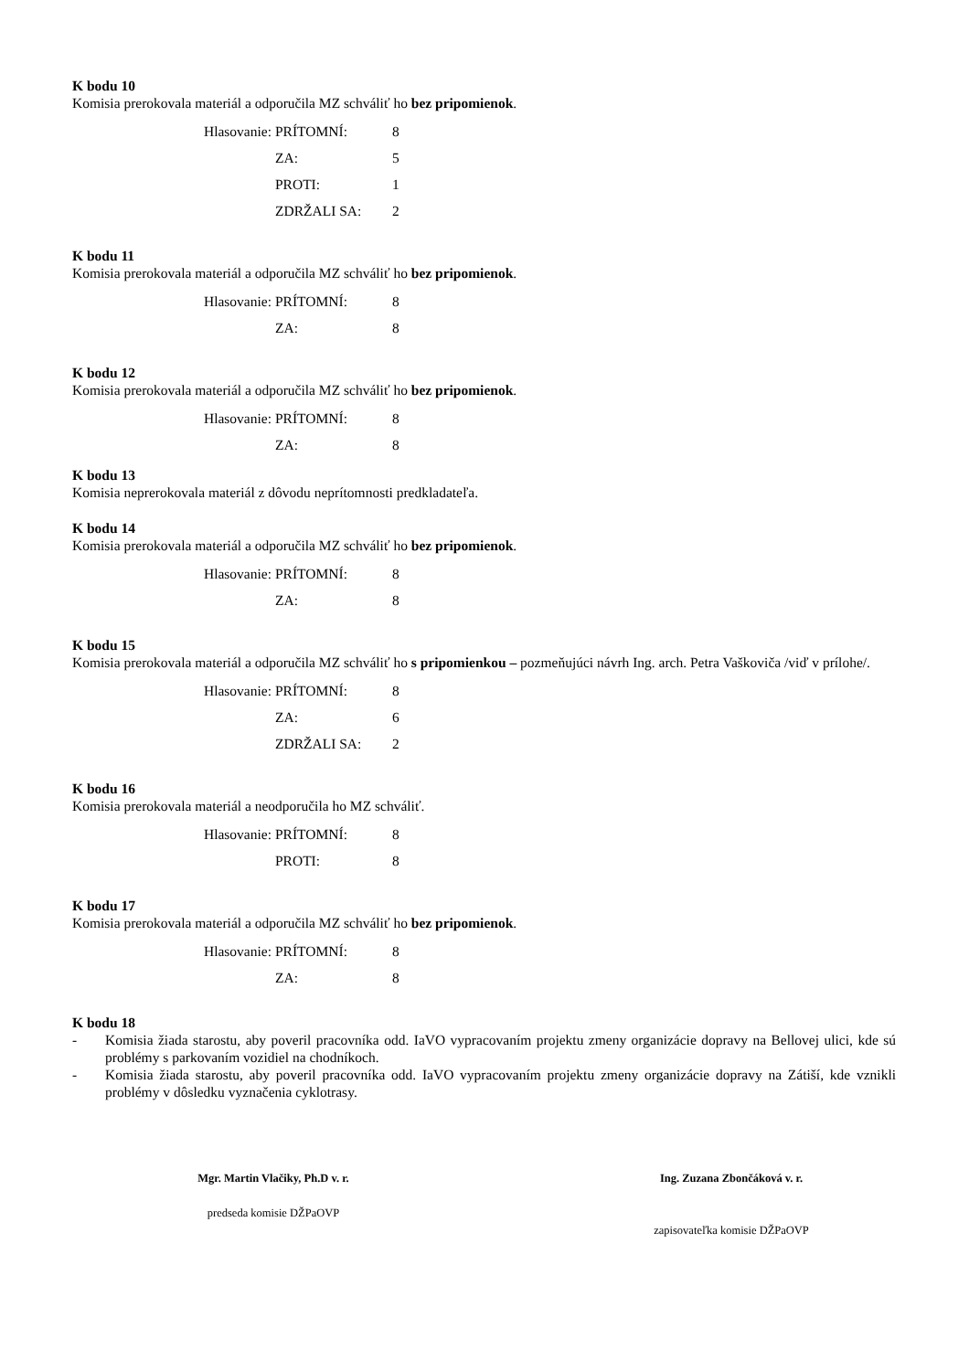K bodu 10
Komisia prerokovala materiál a odporučila MZ schváliť ho bez pripomienok.
| Hlasovanie: | PRÍTOMNÍ: | 8 |
| | ZA: | 5 |
| | PROTI: | 1 |
| | ZDRŽALI SA: | 2 |
K bodu 11
Komisia prerokovala materiál a odporučila MZ schváliť ho bez pripomienok.
| Hlasovanie: | PRÍTOMNÍ: | 8 |
| | ZA: | 8 |
K bodu 12
Komisia prerokovala materiál a odporučila MZ schváliť ho bez pripomienok.
| Hlasovanie: | PRÍTOMNÍ: | 8 |
| | ZA: | 8 |
K bodu 13
Komisia neprerokovala materiál z dôvodu neprítomnosti predkladateľa.
K bodu 14
Komisia prerokovala materiál a odporučila MZ schváliť ho bez pripomienok.
| Hlasovanie: | PRÍTOMNÍ: | 8 |
| | ZA: | 8 |
K bodu 15
Komisia prerokovala materiál a odporučila MZ schváliť ho s pripomienkou – pozmeňujúci návrh Ing. arch. Petra Vaškoviča /viď v prílohe/.
| Hlasovanie: | PRÍTOMNÍ: | 8 |
| | ZA: | 6 |
| | ZDRŽALI SA: | 2 |
K bodu 16
Komisia prerokovala materiál a neodporučila ho MZ schváliť.
| Hlasovanie: | PRÍTOMNÍ: | 8 |
| | PROTI: | 8 |
K bodu 17
Komisia prerokovala materiál a odporučila MZ schváliť ho bez pripomienok.
| Hlasovanie: | PRÍTOMNÍ: | 8 |
| | ZA: | 8 |
K bodu 18
- Komisia žiada starostu, aby poveril pracovníka odd. IaVO vypracovaním projektu zmeny organizácie dopravy na Bellovej ulici, kde sú problémy s parkovaním vozidiel na chodníkoch.
- Komisia žiada starostu, aby poveril pracovníka odd. IaVO vypracovaním projektu zmeny organizácie dopravy na Zátiší, kde vznikli problémy v dôsledku vyznačenia cyklotrasy.
Mgr. Martin Vlačiky, Ph.D v. r.
predseda komisie DŽPaOVP
Ing. Zuzana Zbončáková v. r.
zapisovateľka komisie DŽPaOVP